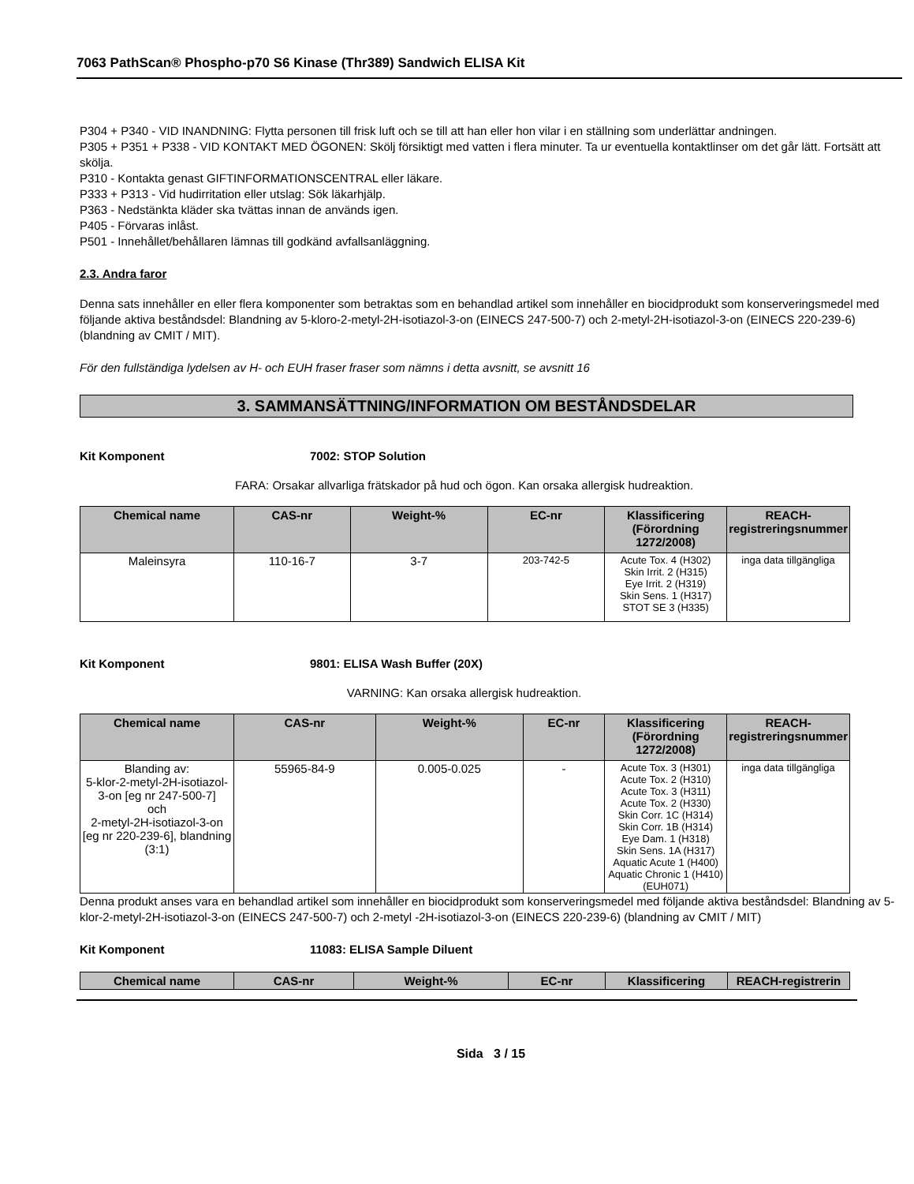7063 PathScan® Phospho-p70 S6 Kinase (Thr389) Sandwich ELISA Kit
P304 + P340 - VID INANDNING: Flytta personen till frisk luft och se till att han eller hon vilar i en ställning som underlättar andningen.
P305 + P351 + P338 - VID KONTAKT MED ÖGONEN: Skölj försiktigt med vatten i flera minuter. Ta ur eventuella kontaktlinser om det går lätt. Fortsätt att skölja.
P310 - Kontakta genast GIFTINFORMATIONSCENTRAL eller läkare.
P333 + P313 - Vid hudirritation eller utslag: Sök läkarhjälp.
P363 - Nedstänkta kläder ska tvättas innan de används igen.
P405 - Förvaras inlåst.
P501 - Innehållet/behållaren lämnas till godkänd avfallsanläggning.
2.3. Andra faror
Denna sats innehåller en eller flera komponenter som betraktas som en behandlad artikel som innehåller en biocidprodukt som konserveringsmedel med följande aktiva beståndsdel: Blandning av 5-kloro-2-metyl-2H-isotiazol-3-on (EINECS 247-500-7) och 2-metyl-2H-isotiazol-3-on (EINECS 220-239-6) (blandning av CMIT / MIT).
För den fullständiga lydelsen av H- och EUH fraser fraser som nämns i detta avsnitt, se avsnitt 16
3. SAMMANSÄTTNING/INFORMATION OM BESTÅNDSDELAR
Kit Komponent 7002: STOP Solution
FARA: Orsakar allvarliga frätskador på hud och ögon. Kan orsaka allergisk hudreaktion.
| Chemical name | CAS-nr | Weight-% | EC-nr | Klassificering (Förordning 1272/2008) | REACH-registreringsnummer |
| --- | --- | --- | --- | --- | --- |
| Maleinsyra | 110-16-7 | 3-7 | 203-742-5 | Acute Tox. 4 (H302) Skin Irrit. 2 (H315) Eye Irrit. 2 (H319) Skin Sens. 1 (H317) STOT SE 3 (H335) | inga data tillgängliga |
Kit Komponent 9801: ELISA Wash Buffer (20X)
VARNING: Kan orsaka allergisk hudreaktion.
| Chemical name | CAS-nr | Weight-% | EC-nr | Klassificering (Förordning 1272/2008) | REACH-registreringsnummer |
| --- | --- | --- | --- | --- | --- |
| Blanding av: 5-klor-2-metyl-2H-isotiazol-3-on [eg nr 247-500-7] och 2-metyl-2H-isotiazol-3-on [eg nr 220-239-6], blandning (3:1) | 55965-84-9 | 0.005-0.025 | - | Acute Tox. 3 (H301) Acute Tox. 2 (H310) Acute Tox. 3 (H311) Acute Tox. 2 (H330) Skin Corr. 1C (H314) Skin Corr. 1B (H314) Eye Dam. 1 (H318) Skin Sens. 1A (H317) Aquatic Acute 1 (H400) Aquatic Chronic 1 (H410) (EUH071) | inga data tillgängliga |
Denna produkt anses vara en behandlad artikel som innehåller en biocidprodukt som konserveringsmedel med följande aktiva beståndsdel: Blandning av 5-klor-2-metyl-2H-isotiazol-3-on (EINECS 247-500-7) och 2-metyl -2H-isotiazol-3-on (EINECS 220-239-6) (blandning av CMIT / MIT)
Kit Komponent 11083: ELISA Sample Diluent
| Chemical name | CAS-nr | Weight-% | EC-nr | Klassificering | REACH-registrerin |
| --- | --- | --- | --- | --- | --- |
Sida 3 / 15